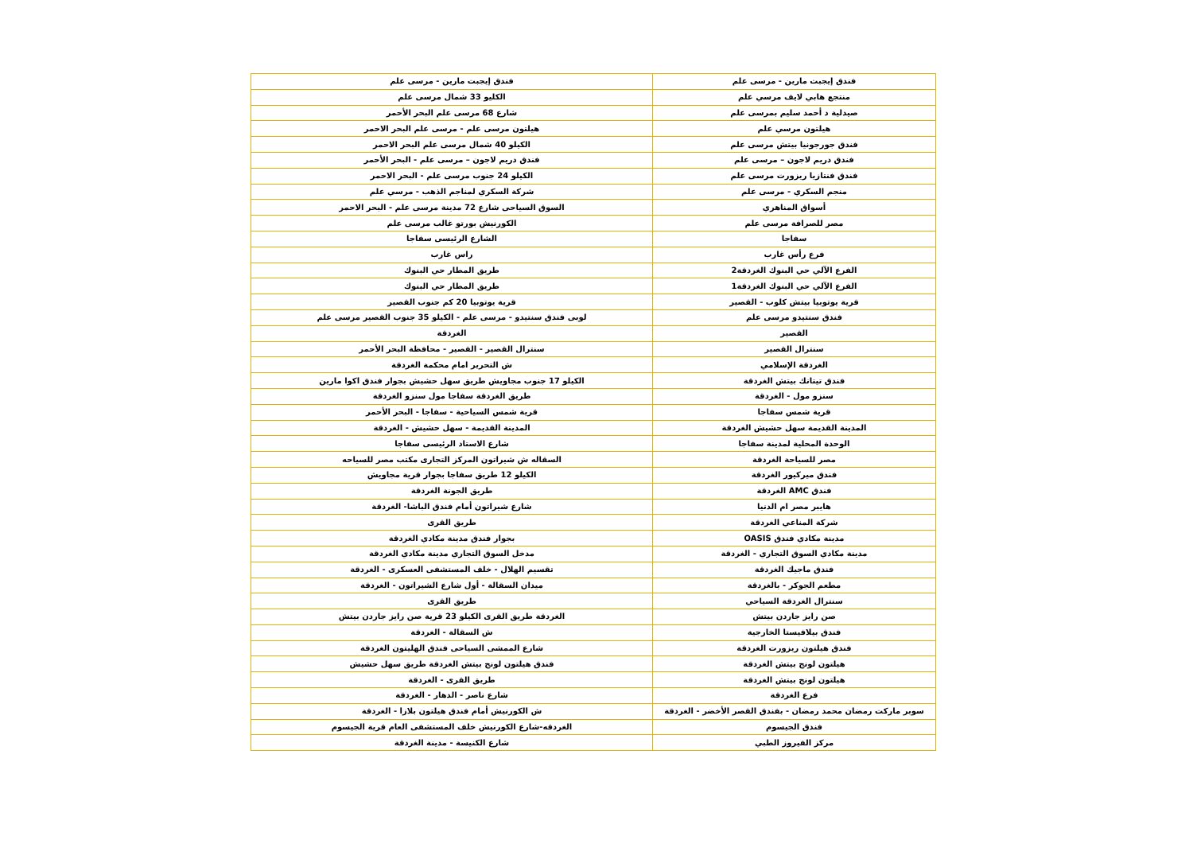| فندق إيجبت مارين - مرسى علم | فندق إيجبت مارين - مرسى علم |
| منتجع هابي لايف مرسي علم | الكليو 33 شمال مرسى علم |
| صيدلية د أحمد سليم بمرسى علم | شارع 68 مرسى علم البحر الأحمر |
| هيلتون مرسي علم | هيلتون مرسى علم - مرسى علم البحر الاحمر |
| فندق جورجونيا بيتش مرسى علم | الكيلو 40 شمال مرسى علم البحر الاحمر |
| فندق دريم لاجون – مرسى علم | فندق دريم لاجون – مرسى علم - البحر الأحمر |
| فندق فنتازيا ريزورت مرسى علم | الكيلو 24 جنوب مرسى علم - البحر الاحمر |
| منجم السكري - مرسى علم | شركة السكري لمناجم الذهب - مرسي علم |
| أسواق المناهري | السوق السياحى شارع 72 مدينة مرسى علم - البحر الاحمر |
| مصر للصرافة مرسى علم | الكورنيش بورتو غالب مرسى علم |
| سفاجا | الشارع الرئيسى سفاجا |
| فرع رأس غارب | راس غارب |
| الفرع الآلي حي البنوك الغردقة2 | طريق المطار حي البنوك |
| الفرع الآلي حي البنوك الغردقة1 | طريق المطار حي البنوك |
| قرية يوتوبيا بيتش كلوب - القصير | قرية يوتوبيا 20 كم جنوب القصير |
| فندق سنتيدو مرسى علم | لوبى فندق سنتيدو - مرسى علم - الكيلو 35 جنوب القصير مرسى علم |
| القصير | الغردقة |
| سنترال القصير | سنترال القصير - القصير - محافظة البحر الأحمر |
| الغردقة الإسلامي | ش التحرير امام محكمة الغردقة |
| فندق تيتانك بيتش الغردقة | الكيلو 17 جنوب مجاويش طريق سهل حشيش بجوار فندق اكوا مارين |
| سنزو مول - الغردقة | طريق الغردقة سفاجا مول سنزو الغردقة |
| قرية شمس سفاجا | قرية شمس السياحية - سفاجا - البحر الأحمر |
| المدينة القديمة سهل حشيش الغردقة | المدينة القديمة - سهل حشيش - الغردقة |
| الوحدة المحلية لمدينة سفاجا | شارع الاستاد الرئيسى سفاجا |
| مصر للسياحة الغردقة | السقاله ش شيراتون المركز التجارى مكتب مصر للسياحه |
| فندق ميركيور الغردقة | الكيلو 12 طريق سفاجا بجوار قرية مجاويش |
| فندق AMC الغردقة | طريق الجونة الغردقة |
| هايبر مصر ام الدنيا | شارع شيراتون أمام فندق الباشا- الغردقة |
| شركة المناعي الغردقة | طريق القرى |
| مدينة مكادي فندق OASIS | بجوار فندق مدينة مكادي الغردقة |
| مدينة مكادي السوق التجاري - الغردقة | مدخل السوق التجاري مدينة مكادي الغردقة |
| فندق ماجيك الغردقة | تقسيم الهلال - خلف المستشفى العسكرى - الغردقة |
| مطعم الجوكر - بالغردقة | ميدان السقالة - أول شارع الشيراتون - الغردقة |
| سنترال الغردقة السياحي | طريق القرى |
| صن رايز جاردن بيتش | الغردقة طريق القرى الكيلو 23 قرية صن رايز جاردن بيتش |
| فندق بيلافيستا الخارجية | ش السقالة - الغردقة |
| فندق هيلتون ريزورت الغردقة | شارع الممشى السياحى فندق الهليتون الغردقة |
| هيلتون لونج بيتش الغردقة | فندق هيلتون لونج بيتش الغردقة طريق سهل حشيش |
| هيلتون لونج بيتش الغردقة | طريق القرى - الغردقة |
| فرع الغردقة | شارع ناصر - الدهار - الغردقة |
| سوبر ماركت رمضان محمد رمضان - بفندق القصر الأخضر - الغردقة | ش الكورنيش أمام فندق هيلتون بلازا - الغردقة |
| فندق الجيسوم | الغردقه-شارع الكورنيش خلف المستشفى العام قرية الجيسوم |
| مركز الفيروز الطبي | شارع الكنيسة - مدينة الغردقة |